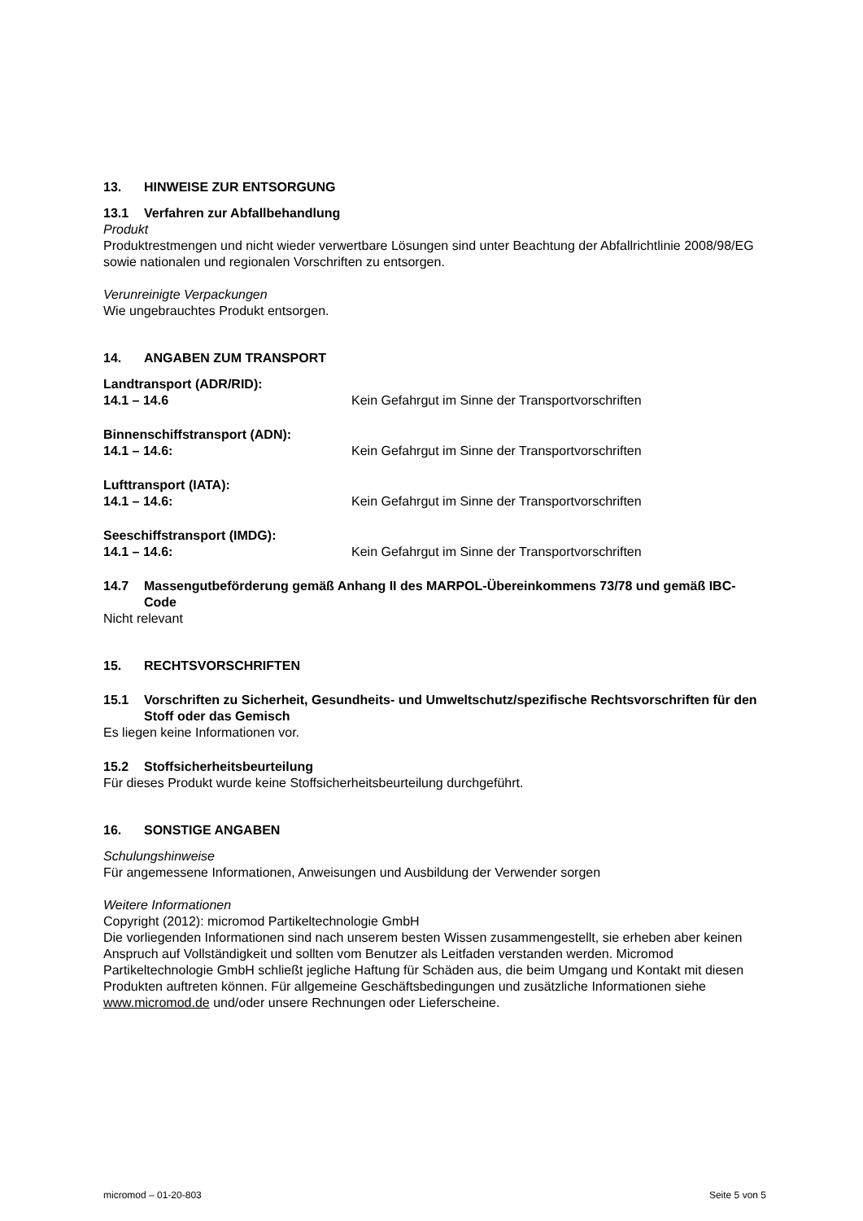13. HINWEISE ZUR ENTSORGUNG
13.1 Verfahren zur Abfallbehandlung
Produkt
Produktrestmengen und nicht wieder verwertbare Lösungen sind unter Beachtung der Abfallrichtlinie 2008/98/EG sowie nationalen und regionalen Vorschriften zu entsorgen.
Verunreinigte Verpackungen
Wie ungebrauchtes Produkt entsorgen.
14. ANGABEN ZUM TRANSPORT
Landtransport (ADR/RID):
14.1 – 14.6 Kein Gefahrgut im Sinne der Transportvorschriften
Binnenschiffstransport (ADN):
14.1 – 14.6: Kein Gefahrgut im Sinne der Transportvorschriften
Lufttransport (IATA):
14.1 – 14.6: Kein Gefahrgut im Sinne der Transportvorschriften
Seeschiffstransport (IMDG):
14.1 – 14.6: Kein Gefahrgut im Sinne der Transportvorschriften
14.7 Massengutbeförderung gemäß Anhang II des MARPOL-Übereinkommens 73/78 und gemäß IBC-Code
Nicht relevant
15. RECHTSVORSCHRIFTEN
15.1 Vorschriften zu Sicherheit, Gesundheits- und Umweltschutz/spezifische Rechtsvorschriften für den Stoff oder das Gemisch
Es liegen keine Informationen vor.
15.2 Stoffsicherheitsbeurteilung
Für dieses Produkt wurde keine Stoffsicherheitsbeurteilung durchgeführt.
16. SONSTIGE ANGABEN
Schulungshinweise
Für angemessene Informationen, Anweisungen und Ausbildung der Verwender sorgen
Weitere Informationen
Copyright (2012): micromod Partikeltechnologie GmbH
Die vorliegenden Informationen sind nach unserem besten Wissen zusammengestellt, sie erheben aber keinen Anspruch auf Vollständigkeit und sollten vom Benutzer als Leitfaden verstanden werden. Micromod Partikeltechnologie GmbH schließt jegliche Haftung für Schäden aus, die beim Umgang und Kontakt mit diesen Produkten auftreten können. Für allgemeine Geschäftsbedingungen und zusätzliche Informationen siehe www.micromod.de und/oder unsere Rechnungen oder Lieferscheine.
micromod – 01-20-803 Seite 5 von 5